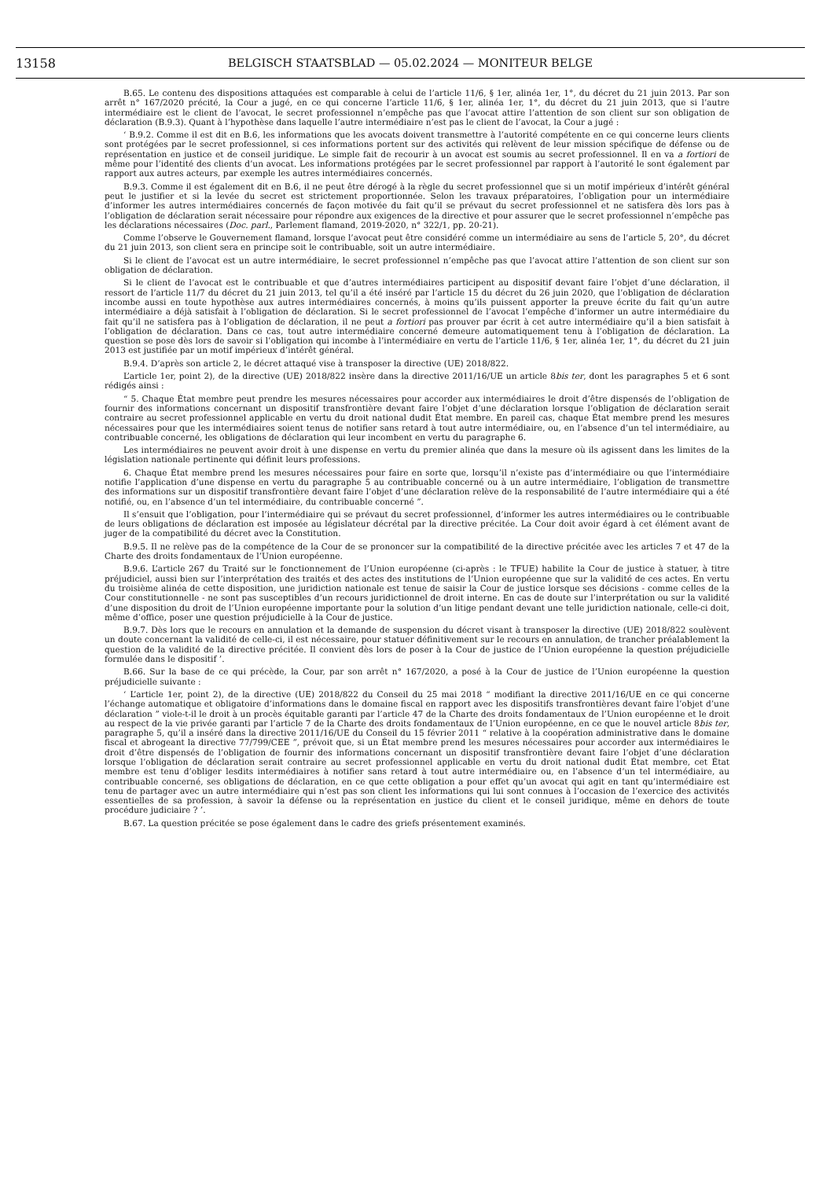13158 BELGISCH STAATSBLAD — 05.02.2024 — MONITEUR BELGE
B.65. Le contenu des dispositions attaquées est comparable à celui de l’article 11/6, § 1er, alinéa 1er, 1°, du décret du 21 juin 2013. Par son arrêt n° 167/2020 précité, la Cour a jugé, en ce qui concerne l’article 11/6, § 1er, alinéa 1er, 1°, du décret du 21 juin 2013, que si l’autre intermédiaire est le client de l’avocat, le secret professionnel n’empêche pas que l’avocat attire l’attention de son client sur son obligation de déclaration (B.9.3). Quant à l’hypothèse dans laquelle l’autre intermédiaire n’est pas le client de l’avocat, la Cour a jugé :
‘ B.9.2. Comme il est dit en B.6, les informations que les avocats doivent transmettre à l’autorité compétente en ce qui concerne leurs clients sont protégées par le secret professionnel, si ces informations portent sur des activités qui relèvent de leur mission spécifique de défense ou de représentation en justice et de conseil juridique. Le simple fait de recourir à un avocat est soumis au secret professionnel. Il en va a fortiori de même pour l’identité des clients d’un avocat. Les informations protégées par le secret professionnel par rapport à l’autorité le sont également par rapport aux autres acteurs, par exemple les autres intermédiaires concernés.
B.9.3. Comme il est également dit en B.6, il ne peut être dérogé à la règle du secret professionnel que si un motif impérieux d’intérêt général peut le justifier et si la levée du secret est strictement proportionnée. Selon les travaux préparatoires, l’obligation pour un intermédiaire d’informer les autres intermédiaires concernés de façon motivée du fait qu’il se prévaut du secret professionnel et ne satisfera dès lors pas à l’obligation de déclaration serait nécessaire pour répondre aux exigences de la directive et pour assurer que le secret professionnel n’empêche pas les déclarations nécessaires (Doc. parl., Parlement flamand, 2019-2020, n° 322/1, pp. 20-21).
Comme l’observe le Gouvernement flamand, lorsque l’avocat peut être considéré comme un intermédiaire au sens de l’article 5, 20°, du décret du 21 juin 2013, son client sera en principe soit le contribuable, soit un autre intermédiaire.
Si le client de l’avocat est un autre intermédiaire, le secret professionnel n’empêche pas que l’avocat attire l’attention de son client sur son obligation de déclaration.
Si le client de l’avocat est le contribuable et que d’autres intermédiaires participent au dispositif devant faire l’objet d’une déclaration, il ressort de l’article 11/7 du décret du 21 juin 2013, tel qu’il a été inséré par l’article 15 du décret du 26 juin 2020, que l’obligation de déclaration incombe aussi en toute hypothèse aux autres intermédiaires concernés, à moins qu’ils puissent apporter la preuve écrite du fait qu’un autre intermédiaire a déjà satisfait à l’obligation de déclaration. Si le secret professionnel de l’avocat l’empêche d’informer un autre intermédiaire du fait qu’il ne satisfera pas à l’obligation de déclaration, il ne peut a fortiori pas prouver par écrit à cet autre intermédiaire qu’il a bien satisfait à l’obligation de déclaration. Dans ce cas, tout autre intermédiaire concerné demeure automatiquement tenu à l’obligation de déclaration. La question se pose dès lors de savoir si l’obligation qui incombe à l’intermédiaire en vertu de l’article 11/6, § 1er, alinéa 1er, 1°, du décret du 21 juin 2013 est justifiée par un motif impérieux d’intérêt général.
B.9.4. D’après son article 2, le décret attaqué vise à transposer la directive (UE) 2018/822.
L’article 1er, point 2), de la directive (UE) 2018/822 insère dans la directive 2011/16/UE un article 8bis ter, dont les paragraphes 5 et 6 sont rédigés ainsi :
“ 5. Chaque État membre peut prendre les mesures nécessaires pour accorder aux intermédiaires le droit d’être dispensés de l’obligation de fournir des informations concernant un dispositif transfrontière devant faire l’objet d’une déclaration lorsque l’obligation de déclaration serait contraire au secret professionnel applicable en vertu du droit national dudit État membre. En pareil cas, chaque État membre prend les mesures nécessaires pour que les intermédiaires soient tenus de notifier sans retard à tout autre intermédiaire, ou, en l’absence d’un tel intermédiaire, au contribuable concerné, les obligations de déclaration qui leur incombent en vertu du paragraphe 6.
Les intermédiaires ne peuvent avoir droit à une dispense en vertu du premier alinéa que dans la mesure où ils agissent dans les limites de la législation nationale pertinente qui définit leurs professions.
6. Chaque État membre prend les mesures nécessaires pour faire en sorte que, lorsqu’il n’existe pas d’intermédiaire ou que l’intermédiaire notifie l’application d’une dispense en vertu du paragraphe 5 au contribuable concerné ou à un autre intermédiaire, l’obligation de transmettre des informations sur un dispositif transfrontière devant faire l’objet d’une déclaration relève de la responsabilité de l’autre intermédiaire qui a été notifié, ou, en l’absence d’un tel intermédiaire, du contribuable concerné ”.
Il s’ensuit que l’obligation, pour l’intermédiaire qui se prévaut du secret professionnel, d’informer les autres intermédiaires ou le contribuable de leurs obligations de déclaration est imposée au législateur décrétal par la directive précitée. La Cour doit avoir égard à cet élément avant de juger de la compatibilité du décret avec la Constitution.
B.9.5. Il ne relève pas de la compétence de la Cour de se prononcer sur la compatibilité de la directive précitée avec les articles 7 et 47 de la Charte des droits fondamentaux de l’Union européenne.
B.9.6. L’article 267 du Traité sur le fonctionnement de l’Union européenne (ci-après : le TFUE) habilite la Cour de justice à statuer, à titre préjudiciel, aussi bien sur l’interprétation des traités et des actes des institutions de l’Union européenne que sur la validité de ces actes. En vertu du troisième alinéa de cette disposition, une juridiction nationale est tenue de saisir la Cour de justice lorsque ses décisions - comme celles de la Cour constitutionnelle - ne sont pas susceptibles d’un recours juridictionnel de droit interne. En cas de doute sur l’interprétation ou sur la validité d’une disposition du droit de l’Union européenne importante pour la solution d’un litige pendant devant une telle juridiction nationale, celle-ci doit, même d’office, poser une question préjudicielle à la Cour de justice.
B.9.7. Dès lors que le recours en annulation et la demande de suspension du décret visant à transposer la directive (UE) 2018/822 soulèvent un doute concernant la validité de celle-ci, il est nécessaire, pour statuer définitivement sur le recours en annulation, de trancher préalablement la question de la validité de la directive précitée. Il convient dès lors de poser à la Cour de justice de l’Union européenne la question préjudicielle formulée dans le dispositif ’.
B.66. Sur la base de ce qui précède, la Cour, par son arrêt n° 167/2020, a posé à la Cour de justice de l’Union européenne la question préjudicielle suivante :
‘ L’article 1er, point 2), de la directive (UE) 2018/822 du Conseil du 25 mai 2018 “ modifiant la directive 2011/16/UE en ce qui concerne l’échange automatique et obligatoire d’informations dans le domaine fiscal en rapport avec les dispositifs transfrontières devant faire l’objet d’une déclaration ” viole-t-il le droit à un procès équitable garanti par l’article 47 de la Charte des droits fondamentaux de l’Union européenne et le droit au respect de la vie privée garanti par l’article 7 de la Charte des droits fondamentaux de l’Union européenne, en ce que le nouvel article 8bis ter, paragraphe 5, qu’il a inséré dans la directive 2011/16/UE du Conseil du 15 février 2011 “ relative à la coopération administrative dans le domaine fiscal et abrogeant la directive 77/799/CEE ”, prévoit que, si un État membre prend les mesures nécessaires pour accorder aux intermédiaires le droit d’être dispensés de l’obligation de fournir des informations concernant un dispositif transfrontière devant faire l’objet d’une déclaration lorsque l’obligation de déclaration serait contraire au secret professionnel applicable en vertu du droit national dudit État membre, cet État membre est tenu d’obliger lesdits intermédiaires à notifier sans retard à tout autre intermédiaire ou, en l’absence d’un tel intermédiaire, au contribuable concerné, ses obligations de déclaration, en ce que cette obligation a pour effet qu’un avocat qui agit en tant qu’intermédiaire est tenu de partager avec un autre intermédiaire qui n’est pas son client les informations qui lui sont connues à l’occasion de l’exercice des activités essentielles de sa profession, à savoir la défense ou la représentation en justice du client et le conseil juridique, même en dehors de toute procédure judiciaire ? ’.
B.67. La question précitée se pose également dans le cadre des griefs présentement examinés.